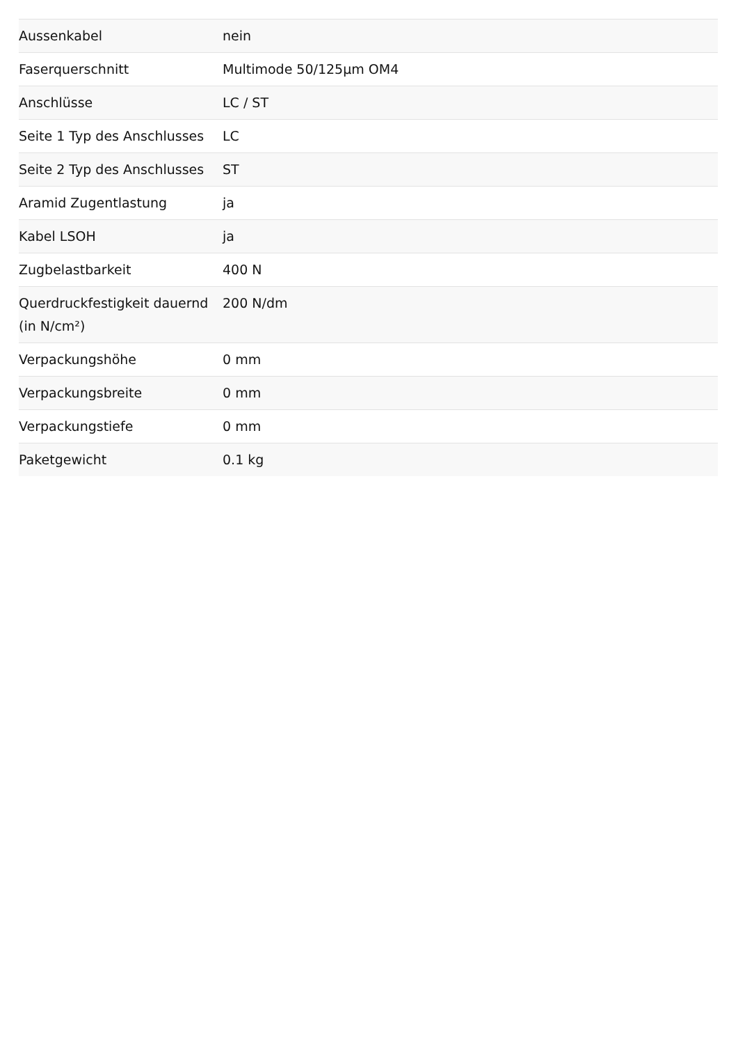| Aussenkabel | nein |
| Faserquerschnitt | Multimode 50/125µm OM4 |
| Anschlüsse | LC / ST |
| Seite 1 Typ des Anschlusses | LC |
| Seite 2 Typ des Anschlusses | ST |
| Aramid Zugentlastung | ja |
| Kabel LSOH | ja |
| Zugbelastbarkeit | 400 N |
| Querdruckfestigkeit dauernd (in N/cm²) | 200 N/dm |
| Verpackungshöhe | 0 mm |
| Verpackungsbreite | 0 mm |
| Verpackungstiefe | 0 mm |
| Paketgewicht | 0.1 kg |